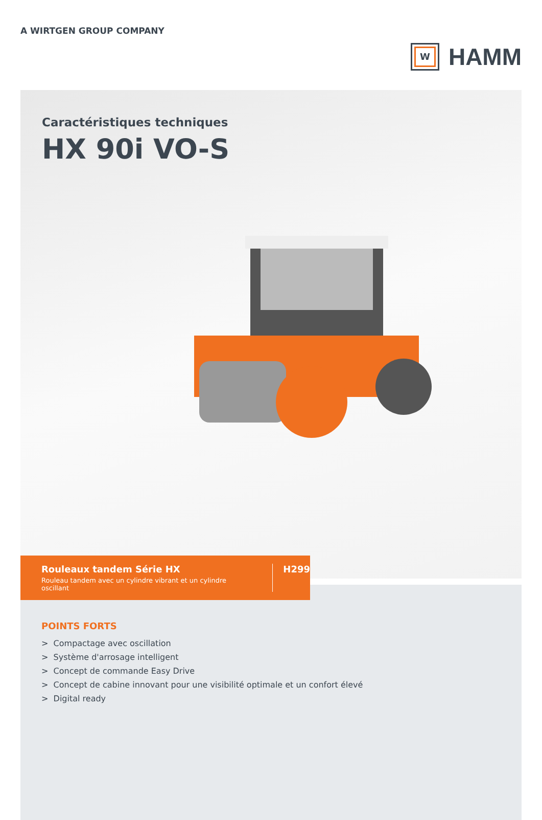A WIRTGEN GROUP COMPANY
W
HAMM
Caractéristiques techniques
HX 90i VO-S
Rouleaux tandem Série HX
Rouleau tandem avec un cylindre vibrant et un cylindre oscillant
H299
POINTS FORTS
> Compactage avec oscillation
> Système d'arrosage intelligent
> Concept de commande Easy Drive
> Concept de cabine innovant pour une visibilité optimale et un confort élevé
> Digital ready